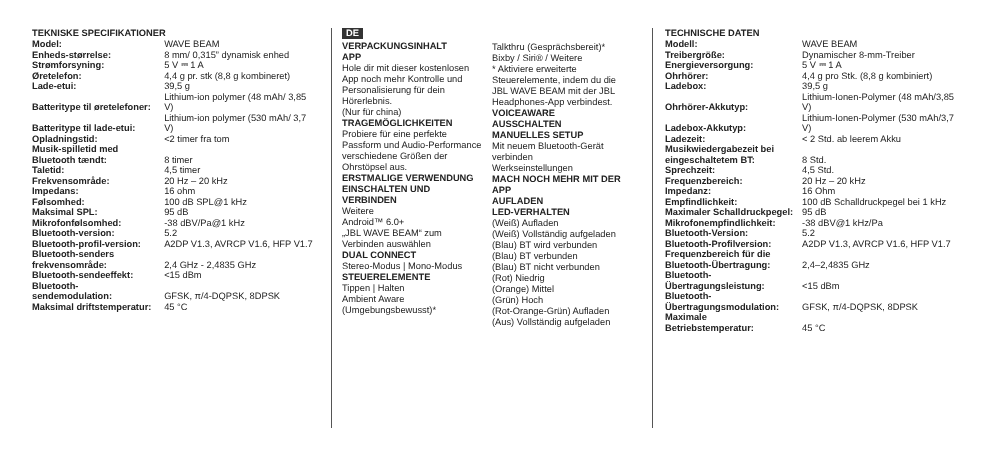TEKNISKE SPECIFIKATIONER
| Model: | WAVE BEAM |
| Enheds-størrelse: | 8 mm/ 0,315” dynamisk enhed |
| Strømforsyning: | 5 V ⎓ 1 A |
| Øretelefon: | 4,4 g pr. stk (8,8 g kombineret) |
| Lade-etui: | 39,5 g |
| Batteritype til øretelefoner: | Lithium-ion polymer (48 mAh/ 3,85 V) |
| Batteritype til lade-etui: | Lithium-ion polymer (530 mAh/ 3,7 V) |
| Opladningstid: | <2 timer fra tom |
| Musik-spilletid med Bluetooth tændt: | 8 timer |
| Taletid: | 4,5 timer |
| Frekvensområde: | 20 Hz – 20 kHz |
| Impedans: | 16 ohm |
| Følsomhed: | 100 dB SPL@1 kHz |
| Maksimal SPL: | 95 dB |
| Mikrofonfølsomhed: | -38 dBV/Pa@1 kHz |
| Bluetooth-version: | 5.2 |
| Bluetooth-profil-version: | A2DP V1.3, AVRCP V1.6, HFP V1.7 |
| Bluetooth-senders frekvensområde: | 2,4 GHz - 2,4835 GHz |
| Bluetooth-sendeeffekt: | <15 dBm |
| Bluetooth-sendemodulation: | GFSK, π/4-DQPSK, 8DPSK |
| Maksimal driftstemperatur: | 45 °C |
DE
VERPACKUNGSINHALT
APP
Hole dir mit dieser kostenlosen App noch mehr Kontrolle und Personalisierung für dein Hörerlebnis.
(Nur für china)
TRAGEMÖGLICHKEITEN
Probiere für eine perfekte Passform und Audio-Performance verschiedene Größen der Ohrstöpsel aus.
ERSTMALIGE VERWENDUNG
EINSCHALTEN UND VERBINDEN
Weitere
Android™ 6.0+
„JBL WAVE BEAM“ zum Verbinden auswählen
DUAL CONNECT
Stereo-Modus | Mono-Modus
STEUERELEMENTE
Tippen | Halten
Ambient Aware (Umgebungsbewusst)*
Talkthru (Gesprächsbereit)*
Bixby / Siri® / Weitere
* Aktiviere erweiterte Steuerelemente, indem du die JBL WAVE BEAM mit der JBL Headphones-App verbindest.
VOICEAWARE
AUSSCHALTEN
MANUELLES SETUP
Mit neuem Bluetooth-Gerät verbinden
Werkseinstellungen
MACH NOCH MEHR MIT DER APP
AUFLADEN
LED-VERHALTEN
(Weiß) Aufladen
(Weiß) Vollständig aufgeladen
(Blau) BT wird verbunden
(Blau) BT verbunden
(Blau) BT nicht verbunden
(Rot) Niedrig
(Orange) Mittel
(Grün) Hoch
(Rot-Orange-Grün) Aufladen
(Aus) Vollständig aufgeladen
TECHNISCHE DATEN
| Modell: | WAVE BEAM |
| Treibergröße: | Dynamischer 8-mm-Treiber |
| Energieversorgung: | 5 V ⎓ 1 A |
| Ohrhörer: | 4,4 g pro Stk. (8,8 g kombiniert) |
| Ladebox: | 39,5 g |
| Ohrhörer-Akkutyp: | Lithium-Ionen-Polymer (48 mAh/3,85 V) |
| Ladebox-Akkutyp: | Lithium-Ionen-Polymer (530 mAh/3,7 V) |
| Ladezeit: | < 2 Std. ab leerem Akku |
| Musikwiedergabezeit bei eingeschaltetem BT: | 8 Std. |
| Sprechzeit: | 4,5 Std. |
| Frequenzbereich: | 20 Hz – 20 kHz |
| Impedanz: | 16 Ohm |
| Empfindlichkeit: | 100 dB Schalldruckpegel bei 1 kHz |
| Maximaler Schalldruckpegel: | 95 dB |
| Mikrofonempfindlichkeit: | -38 dBV@1 kHz/Pa |
| Bluetooth-Version: | 5.2 |
| Bluetooth-Profilversion: | A2DP V1.3, AVRCP V1.6, HFP V1.7 |
| Frequenzbereich für die Bluetooth-Übertragung: | 2,4–2,4835 GHz |
| Bluetooth- Übertragungsleistung: | <15 dBm |
| Bluetooth- Übertragungsmodulation: | GFSK, π/4-DQPSK, 8DPSK |
| Maximale Betriebstemperatur: | 45 °C |